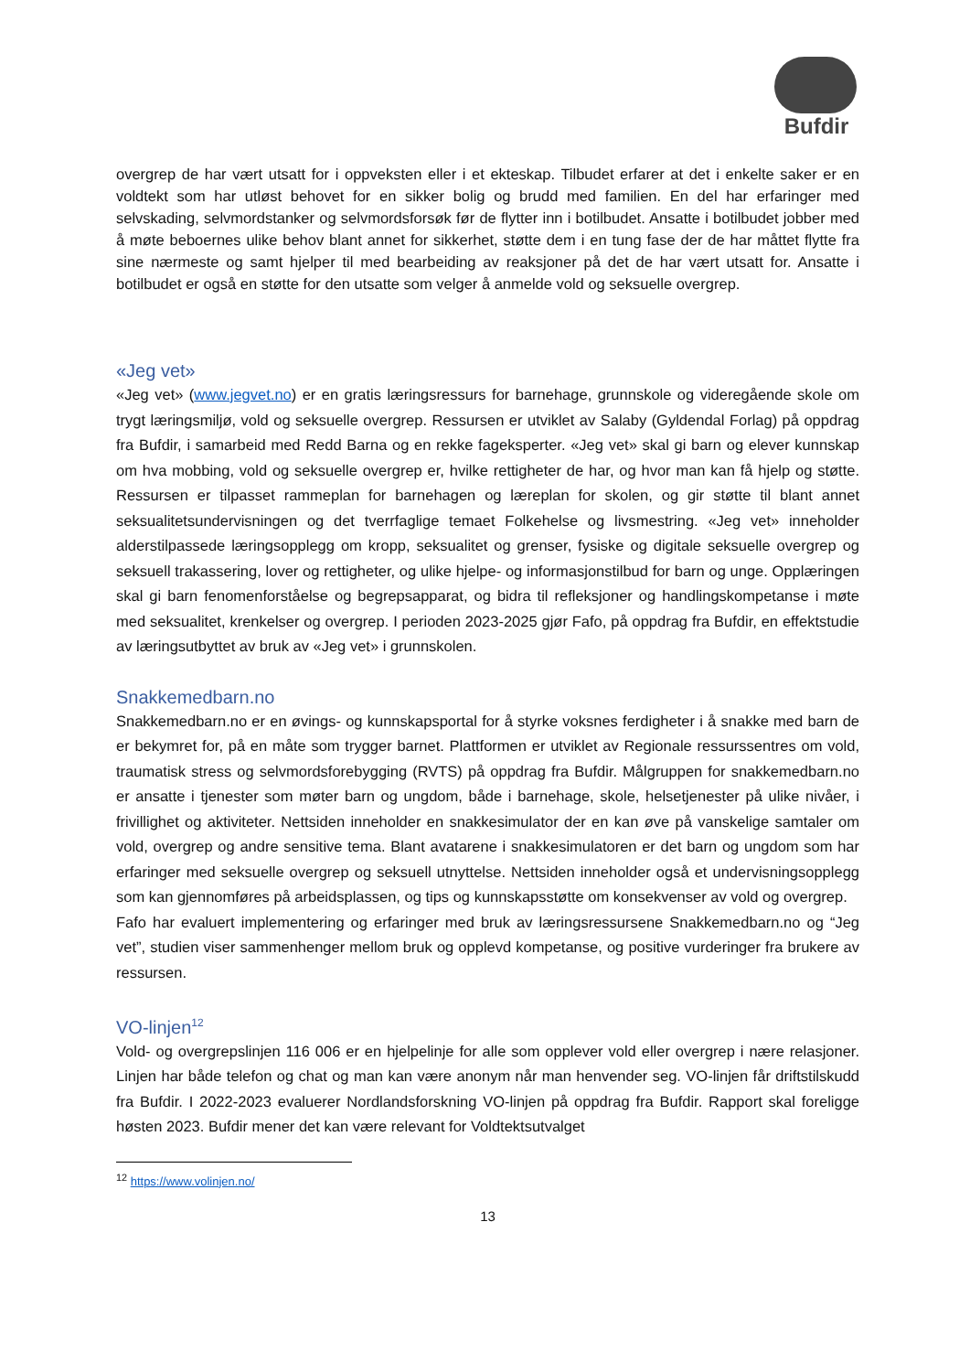Bufdir
overgrep de har vært utsatt for i oppveksten eller i et ekteskap. Tilbudet erfarer at det i enkelte saker er en voldtekt som har utløst behovet for en sikker bolig og brudd med familien. En del har erfaringer med selvskading, selvmordstanker og selvmordsforsøk før de flytter inn i botilbudet. Ansatte i botilbudet jobber med å møte beboernes ulike behov blant annet for sikkerhet, støtte dem i en tung fase der de har måttet flytte fra sine nærmeste og samt hjelper til med bearbeiding av reaksjoner på det de har vært utsatt for. Ansatte i botilbudet er også en støtte for den utsatte som velger å anmelde vold og seksuelle overgrep.
«Jeg vet»
«Jeg vet» (www.jegvet.no) er en gratis læringsressurs for barnehage, grunnskole og videregående skole om trygt læringsmiljø, vold og seksuelle overgrep. Ressursen er utviklet av Salaby (Gyldendal Forlag) på oppdrag fra Bufdir, i samarbeid med Redd Barna og en rekke fageksperter. «Jeg vet» skal gi barn og elever kunnskap om hva mobbing, vold og seksuelle overgrep er, hvilke rettigheter de har, og hvor man kan få hjelp og støtte. Ressursen er tilpasset rammeplan for barnehagen og læreplan for skolen, og gir støtte til blant annet seksualitetsundervisningen og det tverrfaglige temaet Folkehelse og livsmestring. «Jeg vet» inneholder alderstilpassede læringsopplegg om kropp, seksualitet og grenser, fysiske og digitale seksuelle overgrep og seksuell trakassering, lover og rettigheter, og ulike hjelpe- og informasjonstilbud for barn og unge. Opplæringen skal gi barn fenomenforståelse og begrepsapparat, og bidra til refleksjoner og handlingskompetanse i møte med seksualitet, krenkelser og overgrep. I perioden 2023-2025 gjør Fafo, på oppdrag fra Bufdir, en effektstudie av læringsutbyttet av bruk av «Jeg vet» i grunnskolen.
Snakkemedbarn.no
Snakkemedbarn.no er en øvings- og kunnskapsportal for å styrke voksnes ferdigheter i å snakke med barn de er bekymret for, på en måte som trygger barnet. Plattformen er utviklet av Regionale ressurssentres om vold, traumatisk stress og selvmordsforebygging (RVTS) på oppdrag fra Bufdir. Målgruppen for snakkemedbarn.no er ansatte i tjenester som møter barn og ungdom, både i barnehage, skole, helsetjenester på ulike nivåer, i frivillighet og aktiviteter. Nettsiden inneholder en snakkesimulator der en kan øve på vanskelige samtaler om vold, overgrep og andre sensitive tema. Blant avatarene i snakkesimulatoren er det barn og ungdom som har erfaringer med seksuelle overgrep og seksuell utnyttelse. Nettsiden inneholder også et undervisningsopplegg som kan gjennomføres på arbeidsplassen, og tips og kunnskapsstøtte om konsekvenser av vold og overgrep.
Fafo har evaluert implementering og erfaringer med bruk av læringsressursene Snakkemedbarn.no og “Jeg vet”, studien viser sammenhenger mellom bruk og opplevd kompetanse, og positive vurderinger fra brukere av ressursen.
VO-linjen<sup>12</sup>
Vold- og overgrepslinjen 116 006 er en hjelpelinje for alle som opplever vold eller overgrep i nære relasjoner. Linjen har både telefon og chat og man kan være anonym når man henvender seg. VO-linjen får driftstilskudd fra Bufdir. I 2022-2023 evaluerer Nordlandsforskning VO-linjen på oppdrag fra Bufdir. Rapport skal foreligge høsten 2023. Bufdir mener det kan være relevant for Voldtektsutvalget
<sup>12</sup> https://www.volinjen.no/
13